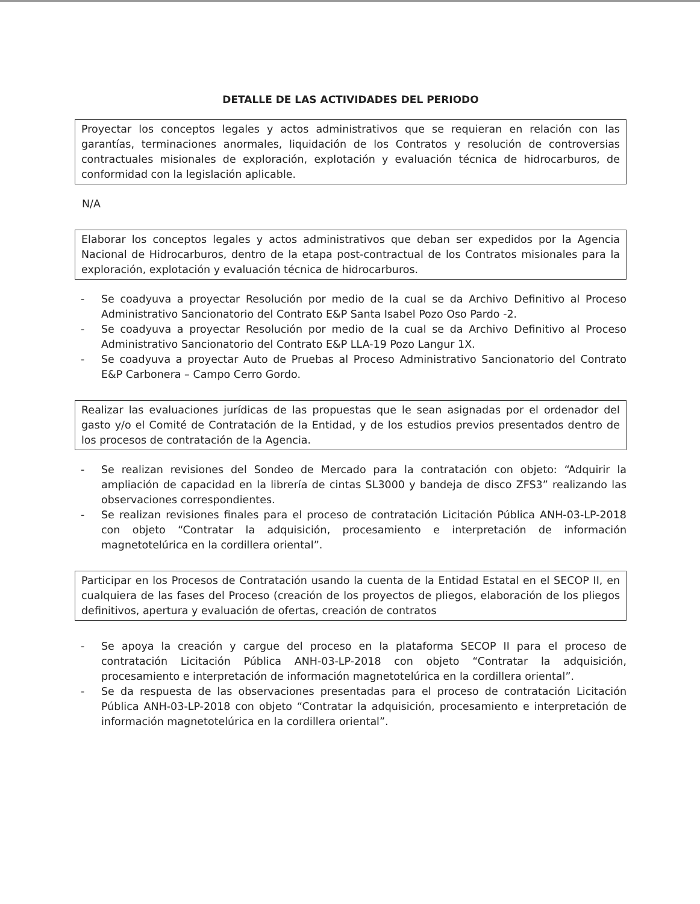DETALLE DE LAS ACTIVIDADES DEL PERIODO
Proyectar los conceptos legales y actos administrativos que se requieran en relación con las garantías, terminaciones anormales, liquidación de los Contratos y resolución de controversias contractuales misionales de exploración, explotación y evaluación técnica de hidrocarburos, de conformidad con la legislación aplicable.
N/A
Elaborar los conceptos legales y actos administrativos que deban ser expedidos por la Agencia Nacional de Hidrocarburos, dentro de la etapa post-contractual de los Contratos misionales para la exploración, explotación y evaluación técnica de hidrocarburos.
- Se coadyuva a proyectar Resolución por medio de la cual se da Archivo Definitivo al Proceso Administrativo Sancionatorio del Contrato E&P Santa Isabel Pozo Oso Pardo -2.
- Se coadyuva a proyectar Resolución por medio de la cual se da Archivo Definitivo al Proceso Administrativo Sancionatorio del Contrato E&P LLA-19 Pozo Langur 1X.
- Se coadyuva a proyectar Auto de Pruebas al Proceso Administrativo Sancionatorio del Contrato E&P Carbonera – Campo Cerro Gordo.
Realizar las evaluaciones jurídicas de las propuestas que le sean asignadas por el ordenador del gasto y/o el Comité de Contratación de la Entidad, y de los estudios previos presentados dentro de los procesos de contratación de la Agencia.
- Se realizan revisiones del Sondeo de Mercado para la contratación con objeto: “Adquirir la ampliación de capacidad en la librería de cintas SL3000 y bandeja de disco ZFS3” realizando las observaciones correspondientes.
- Se realizan revisiones finales para el proceso de contratación Licitación Pública ANH-03-LP-2018 con objeto “Contratar la adquisición, procesamiento e interpretación de información magnetotelúrica en la cordillera oriental”.
Participar en los Procesos de Contratación usando la cuenta de la Entidad Estatal en el SECOP II, en cualquiera de las fases del Proceso (creación de los proyectos de pliegos, elaboración de los pliegos definitivos, apertura y evaluación de ofertas, creación de contratos
- Se apoya la creación y cargue del proceso en la plataforma SECOP II para el proceso de contratación Licitación Pública ANH-03-LP-2018 con objeto “Contratar la adquisición, procesamiento e interpretación de información magnetotelúrica en la cordillera oriental”.
- Se da respuesta de las observaciones presentadas para el proceso de contratación Licitación Pública ANH-03-LP-2018 con objeto “Contratar la adquisición, procesamiento e interpretación de información magnetotelúrica en la cordillera oriental”.